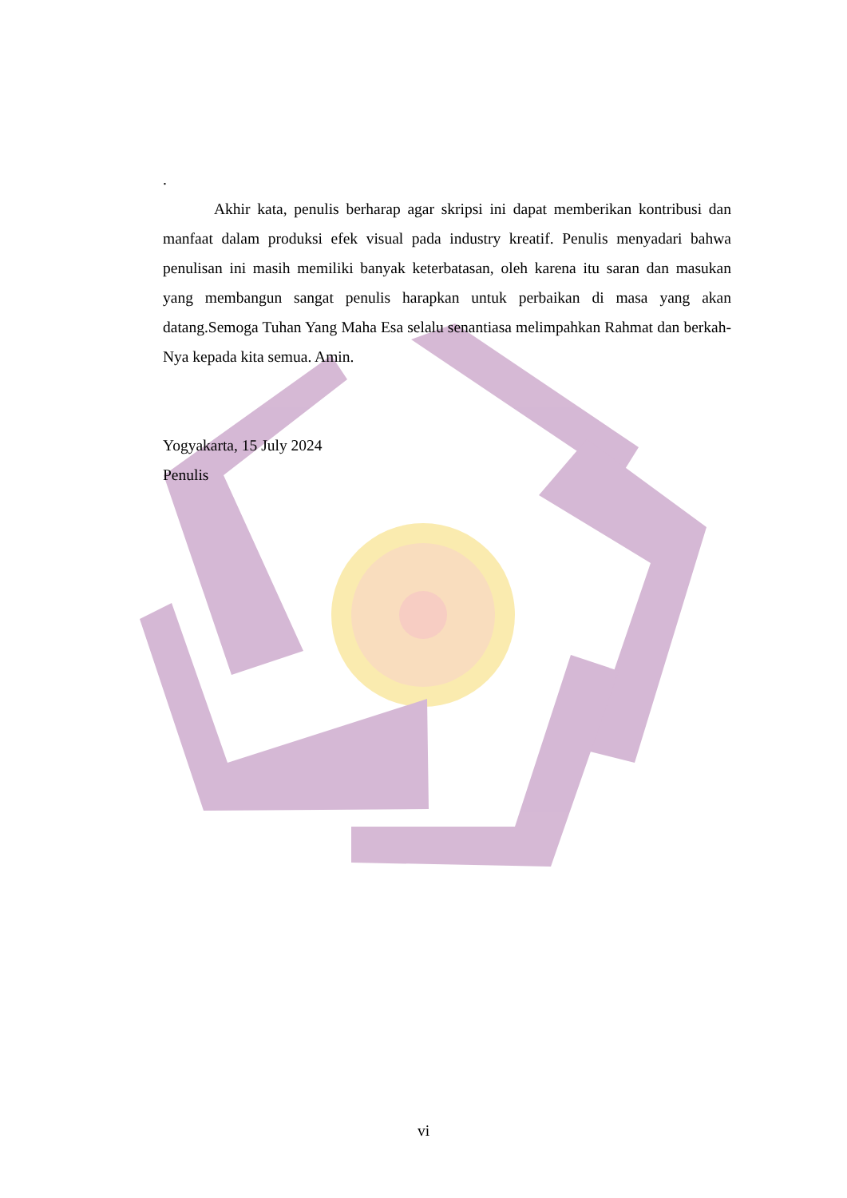.
Akhir kata, penulis berharap agar skripsi ini dapat memberikan kontribusi dan manfaat dalam produksi efek visual pada industry kreatif. Penulis menyadari bahwa penulisan ini masih memiliki banyak keterbatasan, oleh karena itu saran dan masukan yang membangun sangat penulis harapkan untuk perbaikan di masa yang akan datang.Semoga Tuhan Yang Maha Esa selalu senantiasa melimpahkan Rahmat dan berkah-Nya kepada kita semua. Amin.
Yogyakarta, 15 July 2024
Penulis
vi